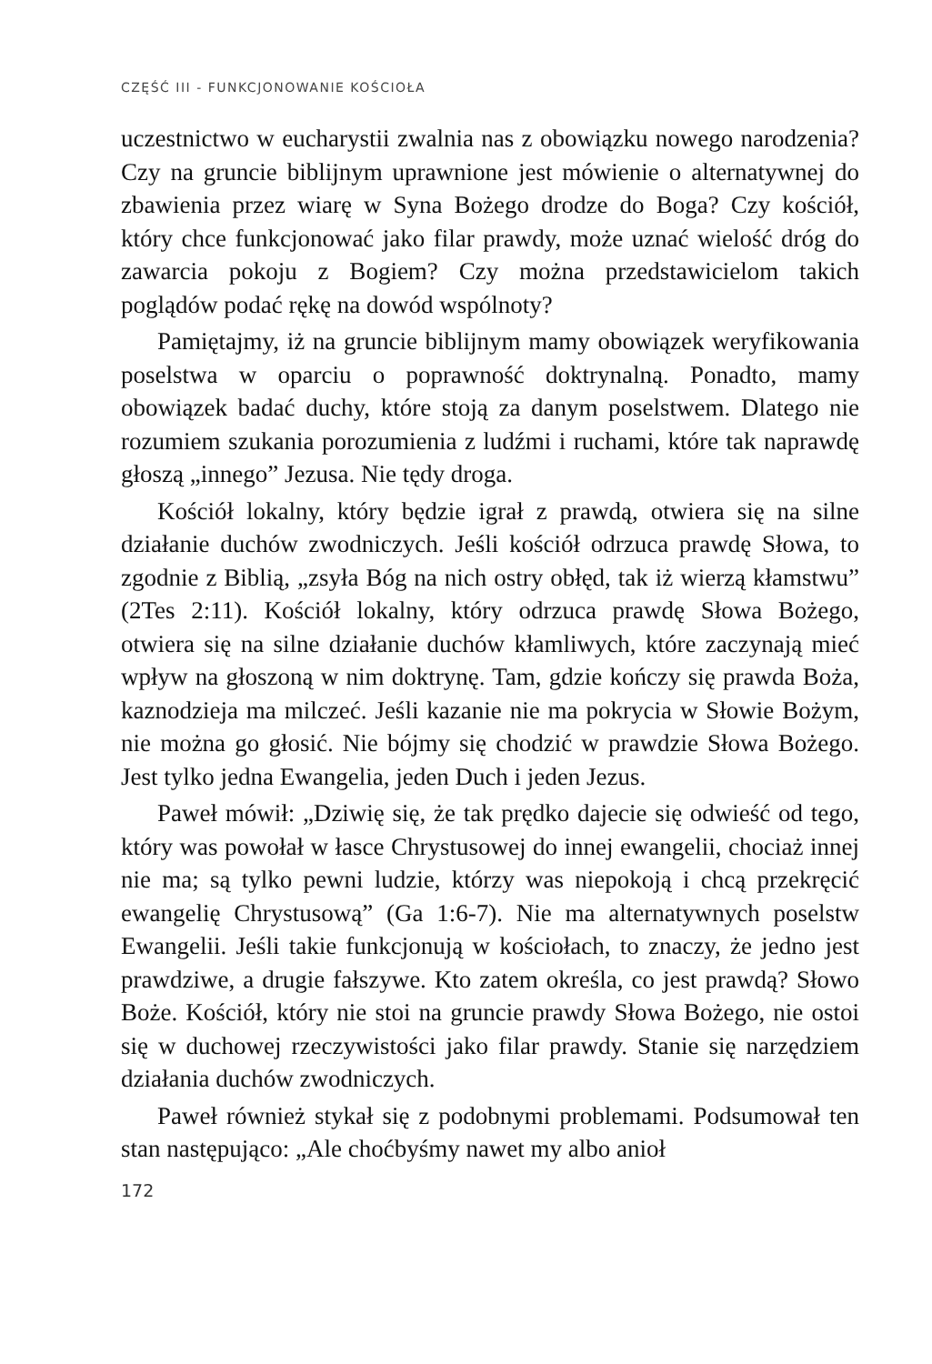CZĘŚĆ III - FUNKCJONOWANIE KOŚCIOŁA
uczestnictwo w eucharystii zwalnia nas z obowiązku nowego narodzenia? Czy na gruncie biblijnym uprawnione jest mówienie o alternatywnej do zbawienia przez wiarę w Syna Bożego drodze do Boga? Czy kościół, który chce funkcjonować jako filar prawdy, może uznać wielość dróg do zawarcia pokoju z Bogiem? Czy można przedstawicielom takich poglądów podać rękę na dowód wspólnoty?
Pamiętajmy, iż na gruncie biblijnym mamy obowiązek weryfikowania poselstwa w oparciu o poprawność doktrynalną. Ponadto, mamy obowiązek badać duchy, które stoją za danym poselstwem. Dlatego nie rozumiem szukania porozumienia z ludźmi i ruchami, które tak naprawdę głoszą „innego” Jezusa. Nie tędy droga.
Kościół lokalny, który będzie igrał z prawdą, otwiera się na silne działanie duchów zwodniczych. Jeśli kościół odrzuca prawdę Słowa, to zgodnie z Biblią, „zsyła Bóg na nich ostry obłęd, tak iż wierzą kłamstwu” (2Tes 2:11). Kościół lokalny, który odrzuca prawdę Słowa Bożego, otwiera się na silne działanie duchów kłamliwych, które zaczynają mieć wpływ na głoszoną w nim doktrynę. Tam, gdzie kończy się prawda Boża, kaznodzieja ma milczeć. Jeśli kazanie nie ma pokrycia w Słowie Bożym, nie można go głosić. Nie bójmy się chodzić w prawdzie Słowa Bożego. Jest tylko jedna Ewangelia, jeden Duch i jeden Jezus.
Paweł mówił: „Dziwię się, że tak prędko dajecie się odwieść od tego, który was powołał w łasce Chrystusowej do innej ewangelii, chociaż innej nie ma; są tylko pewni ludzie, którzy was niepokoją i chcą przekręcić ewangelię Chrystusową” (Ga 1:6-7). Nie ma alternatywnych poselstw Ewangelii. Jeśli takie funkcjonują w kościołach, to znaczy, że jedno jest prawdziwe, a drugie fałszywe. Kto zatem określa, co jest prawdą? Słowo Boże. Kościół, który nie stoi na gruncie prawdy Słowa Bożego, nie ostoi się w duchowej rzeczywistości jako filar prawdy. Stanie się narzędziem działania duchów zwodniczych.
Paweł również stykał się z podobnymi problemami. Podsumował ten stan następująco: „Ale choćbyśmy nawet my albo anioł
172